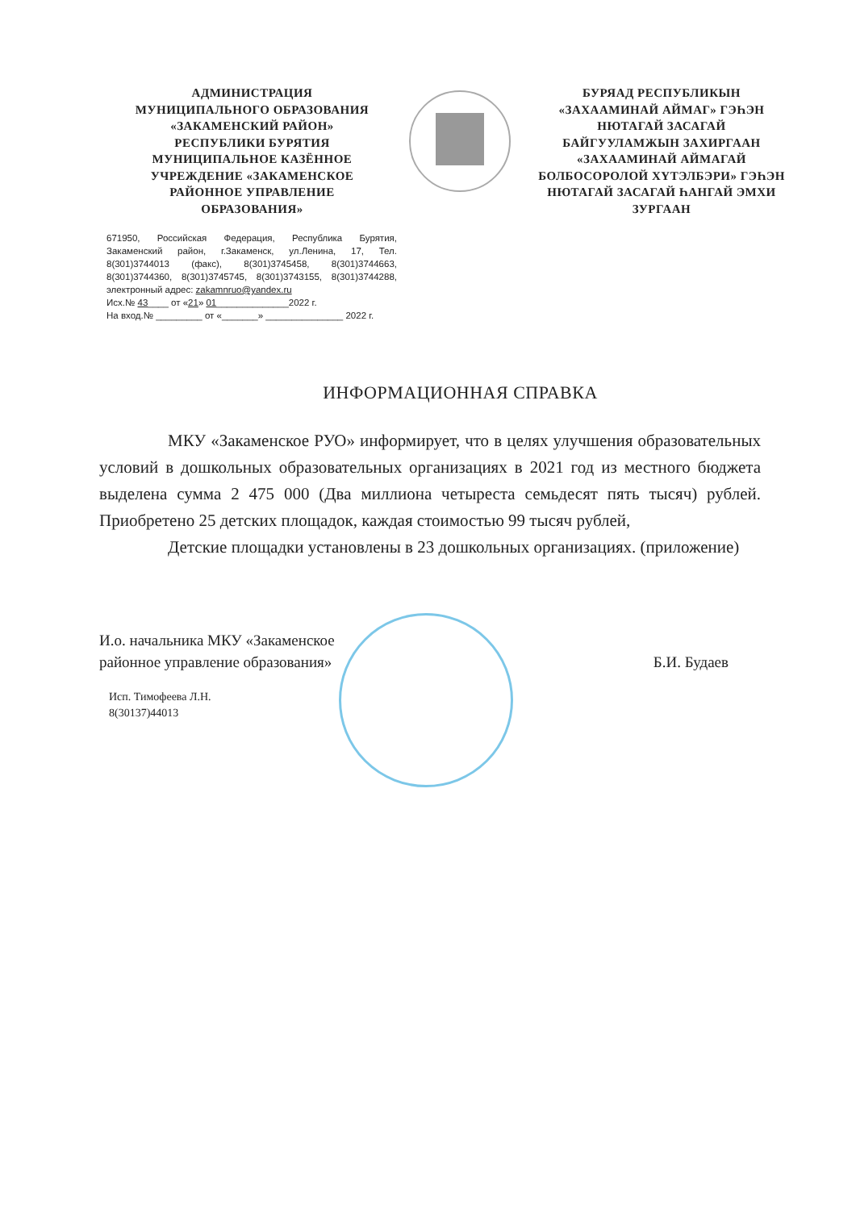АДМИНИСТРАЦИЯ
МУНИЦИПАЛЬНОГО ОБРАЗОВАНИЯ
«ЗАКАМЕНСКИЙ РАЙОН»
РЕСПУБЛИКИ БУРЯТИЯ
МУНИЦИПАЛЬНОЕ КАЗЁННОЕ
УЧРЕЖДЕНИЕ «ЗАКАМЕНСКОЕ
РАЙОННОЕ УПРАВЛЕНИЕ
ОБРАЗОВАНИЯ»
БУРЯАД РЕСПУБЛИКЫН
«ЗАХААМИНАЙ АЙМАГ» ГЭҺЭН
НЮТАГАЙ ЗАСАГАЙ
БАЙГУУЛАМЖЫН ЗАХИРГААН
«ЗАХААМИНАЙ АЙМАГАЙ
БОЛБОСОРОЛОЙ ХҮТЭЛБЭРИ» ГЭҺЭН
НЮТАГАЙ ЗАСАГАЙ ҺАНГАЙ ЭМХИ
ЗУРГААН
671950, Российская Федерация, Республика Бурятия, Закаменский район, г.Закаменск, ул.Ленина, 17, Тел. 8(301)3744013 (факс), 8(301)3745458, 8(301)3744663, 8(301)3744360, 8(301)3745745, 8(301)3743155, 8(301)3744288, электронный адрес: zakamnruo@yandex.ru
Исх.№ 43____ от «21» 01______________2022 г.
На вход.№ _________ от «_______» _______________ 2022 г.
ИНФОРМАЦИОННАЯ СПРАВКА
МКУ «Закаменское РУО» информирует, что в целях улучшения образовательных условий в дошкольных образовательных организациях в 2021 год из местного бюджета выделена сумма 2 475 000 (Два миллиона четыреста семьдесят пять тысяч) рублей. Приобретено 25 детских площадок, каждая стоимостью 99 тысяч рублей,
Детские площадки установлены в 23 дошкольных организациях. (приложение)
И.о. начальника МКУ «Закаменское
районное управление образования»
Б.И. Будаев
Исп. Тимофеева Л.Н.
8(30137)44013